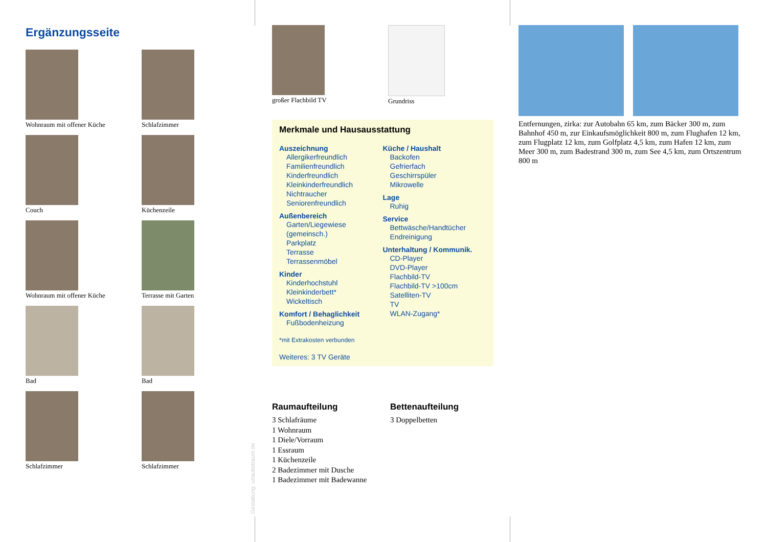Ergänzungsseite
Wohnraum mit offener Küche
Schlafzimmer
Couch
Küchenzeile
Wohnraum mit offener Küche
Terrasse mit Garten
Bad
Bad
Schlafzimmer
Schlafzimmer
Gestaltung: urlaubstraum.de
großer Flachbild TV Grundriss
Merkmale und Hausausstattung
Auszeichnung
Allergikerfreundlich
Familienfreundlich
Kinderfreundlich
Kleinkinderfreundlich
Nichtraucher
Seniorenfreundlich
Außenbereich
Garten/Liegewiese (gemeinsch.)
Parkplatz
Terrasse
Terrassenmöbel
Kinder
Kinderhochstuhl
Kleinkinderbett*
Wickeltisch
Komfort / Behaglichkeit
Fußbodenheizung
Küche / Haushalt
Backofen
Gefrierfach
Geschirrspüler
Mikrowelle
Lage
Ruhig
Service
Bettwäsche/Handtücher
Endreinigung
Unterhaltung / Kommunik.
CD-Player
DVD-Player
Flachbild-TV
Flachbild-TV >100cm
Satelliten-TV
TV
WLAN-Zugang*
*mit Extrakosten verbunden
Weiteres: 3 TV Geräte
Raumaufteilung
3 Schlafräume
1 Wohnraum
1 Diele/Vorraum
1 Essraum
1 Küchenzeile
2 Badezimmer mit Dusche
1 Badezimmer mit Badewanne
Bettenaufteilung
3 Doppelbetten
Entfernungen, zirka: zur Autobahn 65 km, zum Bäcker 300 m, zum Bahnhof 450 m, zur Einkaufsmöglichkeit 800 m, zum Flughafen 12 km, zum Flugplatz 12 km, zum Golfplatz 4,5 km, zum Hafen 12 km, zum Meer 300 m, zum Badestrand 300 m, zum See 4,5 km, zum Ortszentrum 800 m